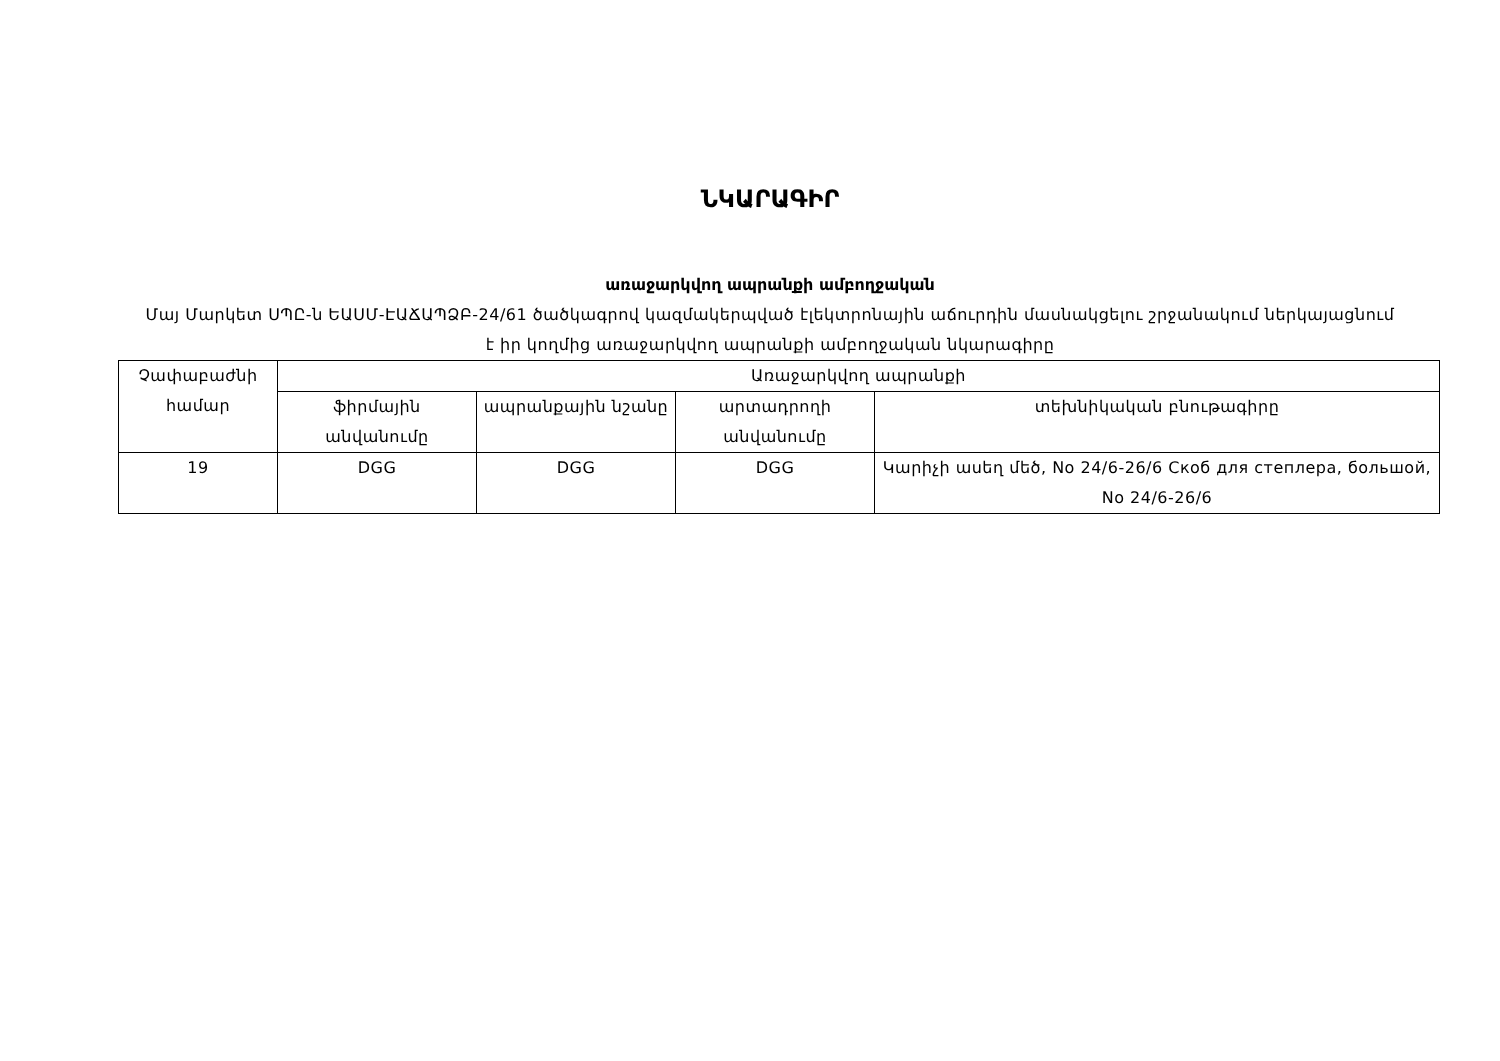ՆԿԱՐԱԳԻՐ
առաջարկվող ապրանքի ամբողջական
Մայ Մարկետ ՍՊԸ-ն ԵԱՍՄ-ԷԱՃԱՊՁԲ-24/61 ծածկագրով կազմակերպված էլեկտրոնային աճուրդին մասնակցելու շրջանակում ներկայացնում է իր կողմից առաջարկվող ապրանքի ամբողջական նկարագիրը
| Չափաբաժնի համար | Առաջարկվող ապրանքի | | | |
| --- | --- | --- | --- | --- |
| | ֆիրմային անվանումը | ապրանքային նշանը | արտադրողի անվանումը | տեխնիկական բնութագիրը |
| 19 | DGG | DGG | DGG | Կարիչի ասեղ մեծ, No 24/6-26/6 Скоб для степлера, большой, No 24/6-26/6 |